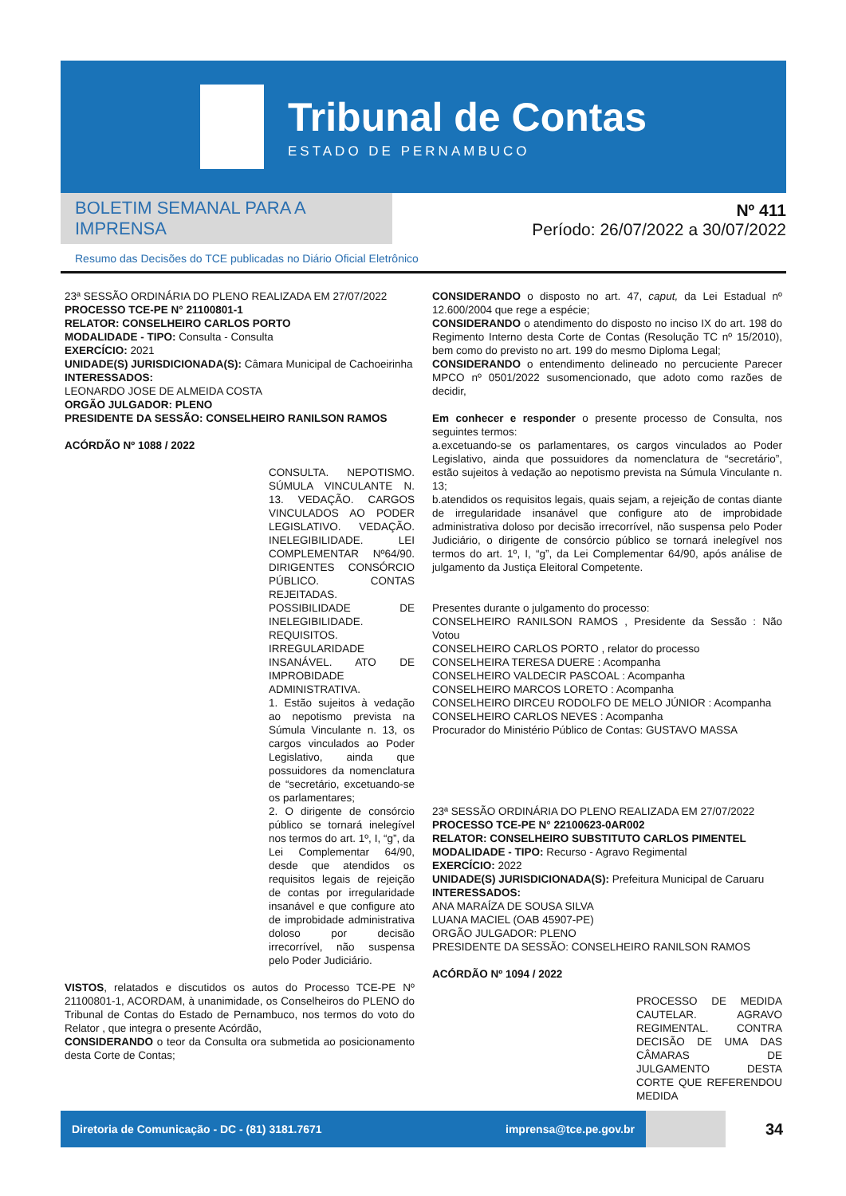Tribunal de Contas
ESTADO DE PERNAMBUCO
BOLETIM SEMANAL PARA A IMPRENSA
Resumo das Decisões do TCE publicadas no Diário Oficial Eletrônico
Nº 411
Período: 26/07/2022 a 30/07/2022
23ª SESSÃO ORDINÁRIA DO PLENO REALIZADA EM 27/07/2022
PROCESSO TCE-PE N° 21100801-1
RELATOR: CONSELHEIRO CARLOS PORTO
MODALIDADE - TIPO: Consulta - Consulta
EXERCÍCIO: 2021
UNIDADE(S) JURISDICIONADA(S): Câmara Municipal de Cachoeirinha
INTERESSADOS:
LEONARDO JOSE DE ALMEIDA COSTA
ORGÃO JULGADOR: PLENO
PRESIDENTE DA SESSÃO: CONSELHEIRO RANILSON RAMOS
ACÓRDÃO Nº 1088 / 2022
CONSULTA. NEPOTISMO. SÚMULA VINCULANTE N. 13. VEDAÇÃO. CARGOS VINCULADOS AO PODER LEGISLATIVO. VEDAÇÃO. INELEGIBILIDADE. LEI COMPLEMENTAR Nº64/90. DIRIGENTES CONSÓRCIO PÚBLICO. CONTAS REJEITADAS. POSSIBILIDADE DE INELEGIBILIDADE. REQUISITOS. IRREGULARIDADE INSANÁVEL. ATO DE IMPROBIDADE ADMINISTRATIVA.
1. Estão sujeitos à vedação ao nepotismo prevista na Súmula Vinculante n. 13, os cargos vinculados ao Poder Legislativo, ainda que possuidores da nomenclatura de “secretário, excetuando-se os parlamentares;
2. O dirigente de consórcio público se tornará inelegível nos termos do art. 1º, I, “g”, da Lei Complementar 64/90, desde que atendidos os requisitos legais de rejeição de contas por irregularidade insanável e que configure ato de improbidade administrativa doloso por decisão irrecorrível, não suspensa pelo Poder Judiciário.
VISTOS, relatados e discutidos os autos do Processo TCE-PE Nº 21100801-1, ACORDAM, à unanimidade, os Conselheiros do PLENO do Tribunal de Contas do Estado de Pernambuco, nos termos do voto do Relator , que integra o presente Acórdão,
CONSIDERANDO o teor da Consulta ora submetida ao posicionamento desta Corte de Contas;
CONSIDERANDO o disposto no art. 47, caput, da Lei Estadual nº 12.600/2004 que rege a espécie;
CONSIDERANDO o atendimento do disposto no inciso IX do art. 198 do Regimento Interno desta Corte de Contas (Resolução TC nº 15/2010), bem como do previsto no art. 199 do mesmo Diploma Legal;
CONSIDERANDO o entendimento delineado no percuciente Parecer MPCO nº 0501/2022 susomencionado, que adoto como razões de decidir,
Em conhecer e responder o presente processo de Consulta, nos seguintes termos:
a.excetuando-se os parlamentares, os cargos vinculados ao Poder Legislativo, ainda que possuidores da nomenclatura de “secretário”, estão sujeitos à vedação ao nepotismo prevista na Súmula Vinculante n. 13;
b.atendidos os requisitos legais, quais sejam, a rejeição de contas diante de irregularidade insanável que configure ato de improbidade administrativa doloso por decisão irrecorrível, não suspensa pelo Poder Judiciário, o dirigente de consórcio público se tornará inelegível nos termos do art. 1º, I, “g”, da Lei Complementar 64/90, após análise de julgamento da Justiça Eleitoral Competente.
Presentes durante o julgamento do processo:
CONSELHEIRO RANILSON RAMOS , Presidente da Sessão : Não Votou
CONSELHEIRO CARLOS PORTO , relator do processo
CONSELHEIRA TERESA DUERE : Acompanha
CONSELHEIRO VALDECIR PASCOAL : Acompanha
CONSELHEIRO MARCOS LORETO : Acompanha
CONSELHEIRO DIRCEU RODOLFO DE MELO JÚNIOR : Acompanha
CONSELHEIRO CARLOS NEVES : Acompanha
Procurador do Ministério Público de Contas: GUSTAVO MASSA
23ª SESSÃO ORDINÁRIA DO PLENO REALIZADA EM 27/07/2022
PROCESSO TCE-PE N° 22100623-0AR002
RELATOR: CONSELHEIRO SUBSTITUTO CARLOS PIMENTEL
MODALIDADE - TIPO: Recurso - Agravo Regimental
EXERCÍCIO: 2022
UNIDADE(S) JURISDICIONADA(S): Prefeitura Municipal de Caruaru
INTERESSADOS:
ANA MARAÍZA DE SOUSA SILVA
LUANA MACIEL (OAB 45907-PE)
ORGÃO JULGADOR: PLENO
PRESIDENTE DA SESSÃO: CONSELHEIRO RANILSON RAMOS
ACÓRDÃO Nº 1094 / 2022
PROCESSO DE MEDIDA CAUTELAR. AGRAVO REGIMENTAL. CONTRA DECISÃO DE UMA DAS CÂMARAS DE JULGAMENTO DESTA CORTE QUE REFERENDOU MEDIDA
Diretoria de Comunicação - DC - (81) 3181.7671 imprensa@tce.pe.gov.br
34